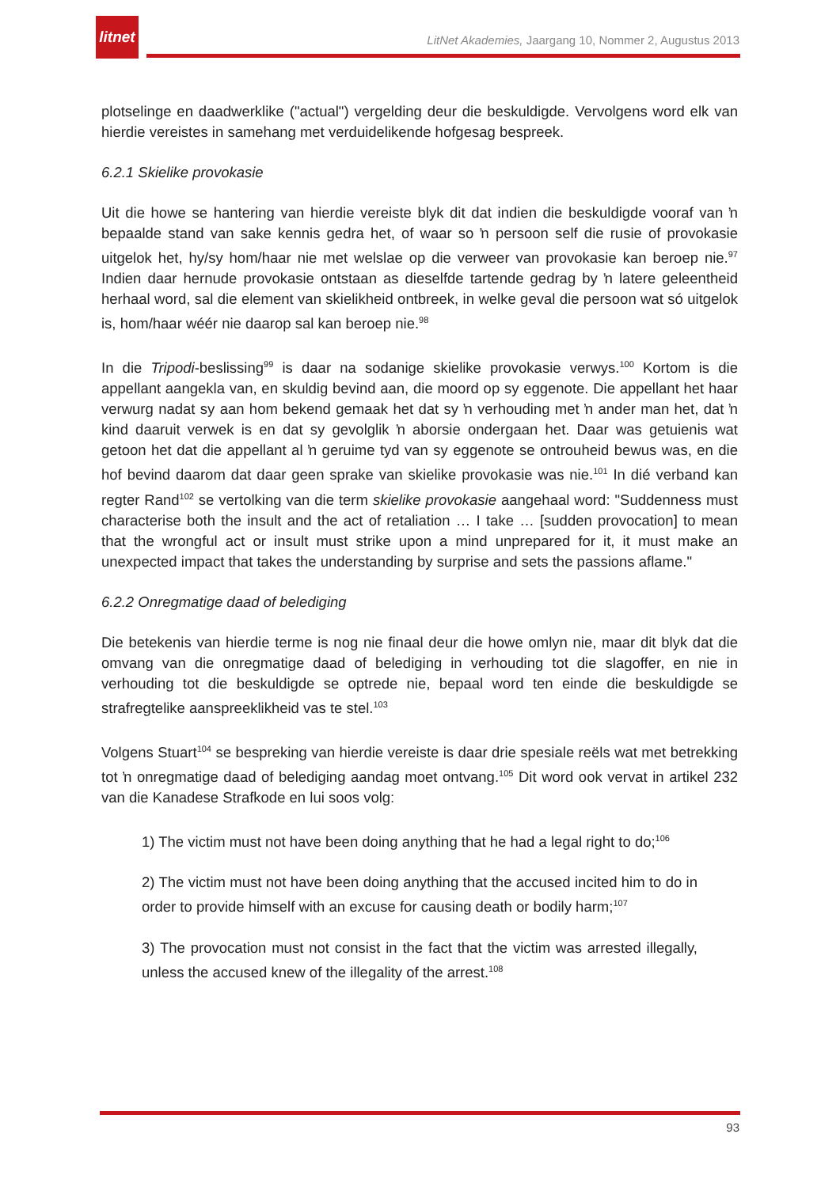litnet
LitNet Akademies, Jaargang 10, Nommer 2, Augustus 2013
plotselinge en daadwerklike ("actual") vergelding deur die beskuldigde. Vervolgens word elk van hierdie vereistes in samehang met verduidelikende hofgesag bespreek.
6.2.1 Skielike provokasie
Uit die howe se hantering van hierdie vereiste blyk dit dat indien die beskuldigde vooraf van ŉ bepaalde stand van sake kennis gedra het, of waar so ŉ persoon self die rusie of provokasie uitgelok het, hy/sy hom/haar nie met welslae op die verweer van provokasie kan beroep nie.<sup>97</sup> Indien daar hernude provokasie ontstaan as dieselfde tartende gedrag by ŉ latere geleentheid herhaal word, sal die element van skielikheid ontbreek, in welke geval die persoon wat só uitgelok is, hom/haar wéér nie daarop sal kan beroep nie.<sup>98</sup>
In die Tripodi-beslissing<sup>99</sup> is daar na sodanige skielike provokasie verwys.<sup>100</sup> Kortom is die appellant aangekla van, en skuldig bevind aan, die moord op sy eggenote. Die appellant het haar verwurg nadat sy aan hom bekend gemaak het dat sy ŉ verhouding met ŉ ander man het, dat ŉ kind daaruit verwek is en dat sy gevolglik ŉ aborsie ondergaan het. Daar was getuienis wat getoon het dat die appellant al ŉ geruime tyd van sy eggenote se ontrouheid bewus was, en die hof bevind daarom dat daar geen sprake van skielike provokasie was nie.<sup>101</sup> In dié verband kan regter Rand<sup>102</sup> se vertolking van die term skielike provokasie aangehaal word: "Suddenness must characterise both the insult and the act of retaliation … I take … [sudden provocation] to mean that the wrongful act or insult must strike upon a mind unprepared for it, it must make an unexpected impact that takes the understanding by surprise and sets the passions aflame."
6.2.2 Onregmatige daad of belediging
Die betekenis van hierdie terme is nog nie finaal deur die howe omlyn nie, maar dit blyk dat die omvang van die onregmatige daad of belediging in verhouding tot die slagoffer, en nie in verhouding tot die beskuldigde se optrede nie, bepaal word ten einde die beskuldigde se strafregtelike aanspreeklikheid vas te stel.<sup>103</sup>
Volgens Stuart<sup>104</sup> se bespreking van hierdie vereiste is daar drie spesiale reëls wat met betrekking tot ŉ onregmatige daad of belediging aandag moet ontvang.<sup>105</sup> Dit word ook vervat in artikel 232 van die Kanadese Strafkode en lui soos volg:
1) The victim must not have been doing anything that he had a legal right to do;<sup>106</sup>
2) The victim must not have been doing anything that the accused incited him to do in order to provide himself with an excuse for causing death or bodily harm;<sup>107</sup>
3) The provocation must not consist in the fact that the victim was arrested illegally, unless the accused knew of the illegality of the arrest.<sup>108</sup>
93